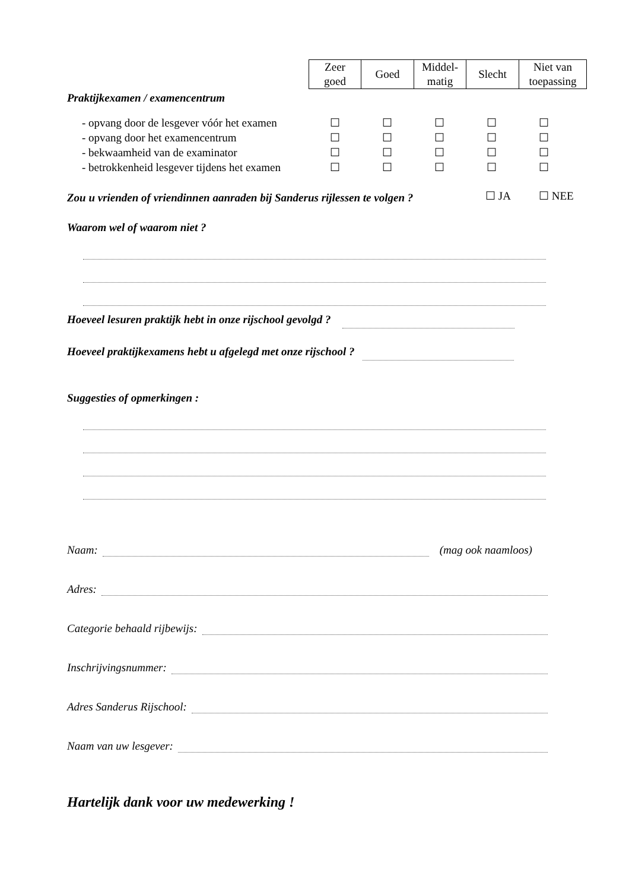| Zeer goed | Goed | Middel- matig | Slecht | Niet van toepassing |
| --- | --- | --- | --- | --- |
Praktijkexamen / examencentrum
| - opvang door de lesgever vóór het examen | ☐ | ☐ | ☐ | ☐ | ☐ |
| - opvang door het examencentrum | ☐ | ☐ | ☐ | ☐ | ☐ |
| - bekwaamheid van de examinator | ☐ | ☐ | ☐ | ☐ | ☐ |
| - betrokkenheid lesgever tijdens het examen | ☐ | ☐ | ☐ | ☐ | ☐ |
Zou u vrienden of vriendinnen aanraden bij Sanderus rijlessen te volgen ? ☐ JA ☐ NEE
Waarom wel of waarom niet ?
Hoeveel lesuren praktijk hebt in onze rijschool gevolgd ?
Hoeveel praktijkexamens hebt u afgelegd met onze rijschool ?
Suggesties of opmerkingen :
Naam: (mag ook naamloos)
Adres:
Categorie behaald rijbewijs:
Inschrijvingsnummer:
Adres Sanderus Rijschool:
Naam van uw lesgever:
Hartelijk dank voor uw medewerking !